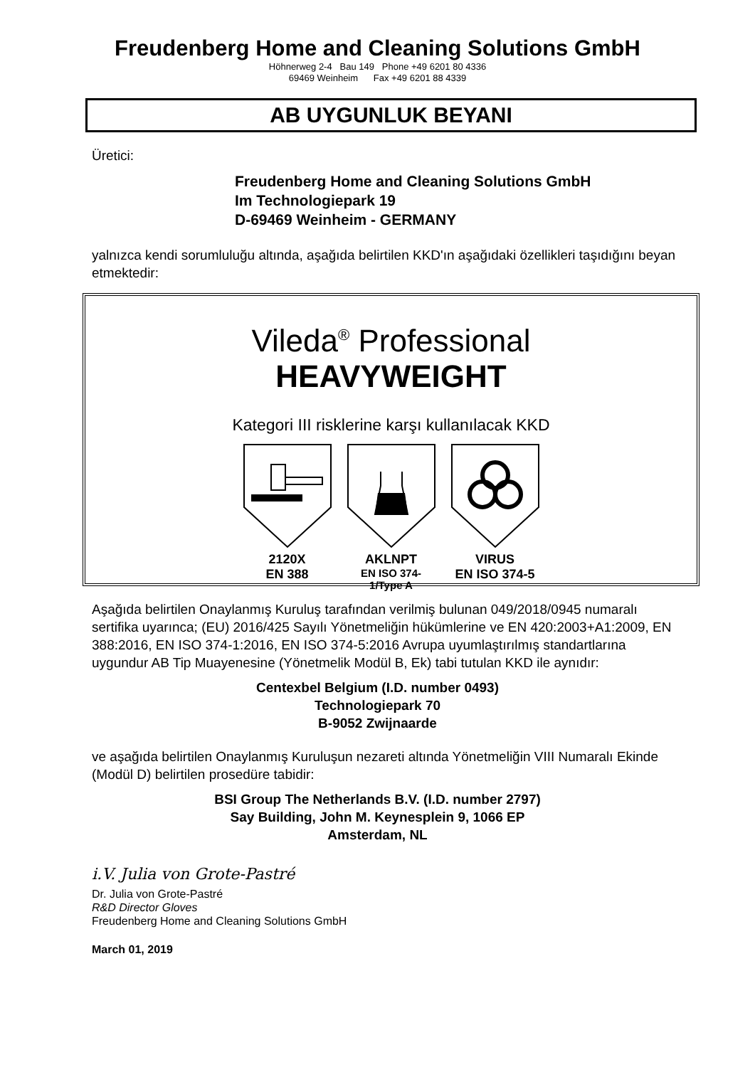Freudenberg Home and Cleaning Solutions GmbH
Höhnerweg 2-4 Bau 149 Phone +49 6201 80 4336
69469 Weinheim Fax +49 6201 88 4339
AB UYGUNLUK BEYANI
Üretici:
Freudenberg Home and Cleaning Solutions GmbH
Im Technologiepark 19
D-69469 Weinheim - GERMANY
yalnızca kendi sorumluluğu altında, aşağıda belirtilen KKD'ın aşağıdaki özellikleri taşıdığını beyan etmektedir:
Vileda<sup>®</sup> Professional
HEAVYWEIGHT
Kategori III risklerine karşı kullanılacak KKD
2120X
EN 388
AKLNPT
EN ISO 374-1/Type A
VIRUS
EN ISO 374-5
Aşağıda belirtilen Onaylanmış Kuruluş tarafından verilmiş bulunan 049/2018/0945 numaralı sertifika uyarınca; (EU) 2016/425 Sayılı Yönetmeliğin hükümlerine ve EN 420:2003+A1:2009, EN 388:2016, EN ISO 374-1:2016, EN ISO 374-5:2016 Avrupa uyumlaştırılmış standartlarına uygundur AB Tip Muayenesine (Yönetmelik Modül B, Ek) tabi tutulan KKD ile aynıdır:
Centexbel Belgium (I.D. number 0493)
Technologiepark 70
B-9052 Zwijnaarde
ve aşağıda belirtilen Onaylanmış Kuruluşun nezareti altında Yönetmeliğin VIII Numaralı Ekinde (Modül D) belirtilen prosedüre tabidir:
BSI Group The Netherlands B.V. (I.D. number 2797)
Say Building, John M. Keynesplein 9, 1066 EP
Amsterdam, NL
i.V. Julia von Grote-Pastré
Dr. Julia von Grote-Pastré
R&D Director Gloves
Freudenberg Home and Cleaning Solutions GmbH
March 01, 2019